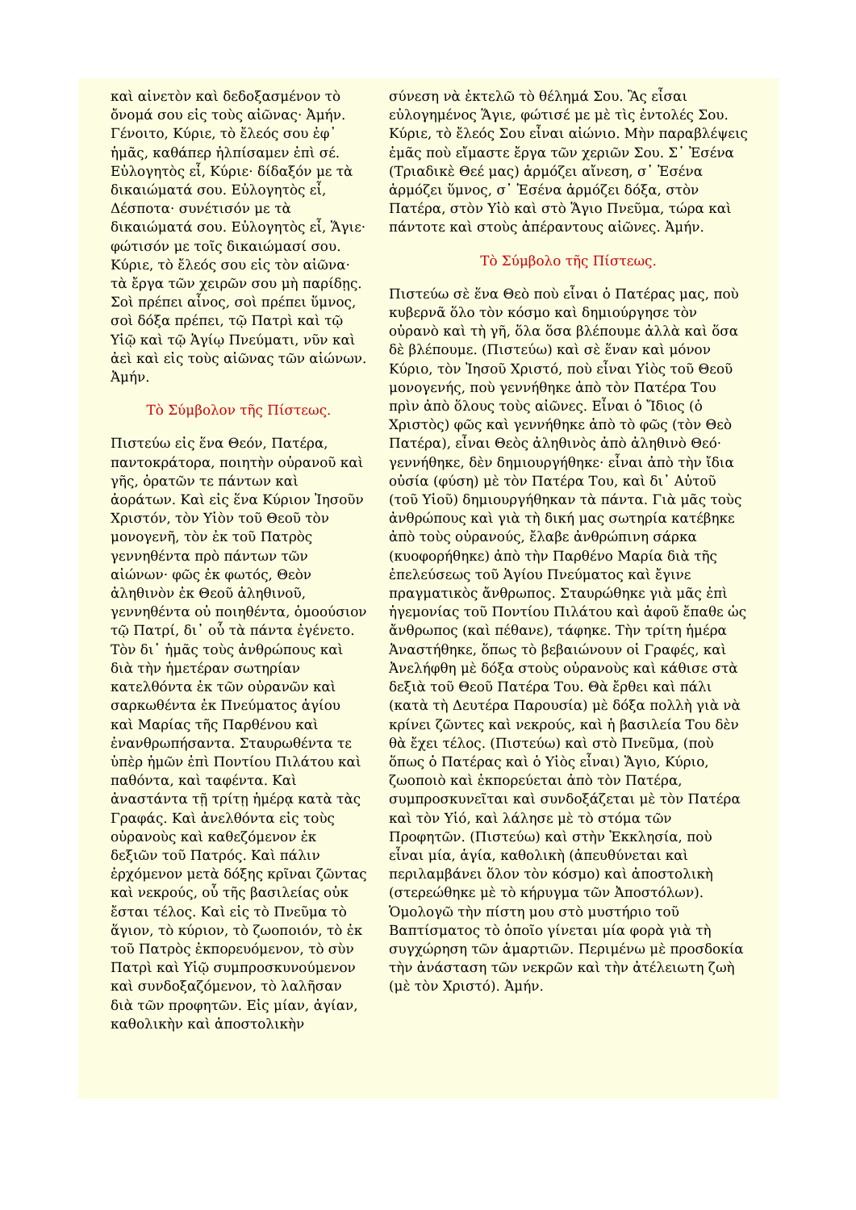καὶ αἰνετὸν καὶ δεδοξασμένον τὸ ὄνομά σου εἰς τοὺς αἰῶνας· Ἀμήν. Γένοιτο, Κύριε, τὸ ἔλεός σου ἐφ᾽ ἡμᾶς, καθάπερ ἠλπίσαμεν ἐπὶ σέ. Εὐλογητὸς εἶ, Κύριε· δίδαξόν με τὰ δικαιώματά σου. Εὐλογητὸς εἶ, Δέσποτα· συνέτισόν με τὰ δικαιώματά σου. Εὐλογητὸς εἶ, Ἅγιε· φώτισόν με τοῖς δικαιώμασί σου. Κύριε, τὸ ἔλεός σου εἰς τὸν αἰῶνα· τὰ ἔργα τῶν χειρῶν σου μὴ παρίδῃς. Σοὶ πρέπει αἶνος, σοὶ πρέπει ὕμνος, σοὶ δόξα πρέπει, τῷ Πατρὶ καὶ τῷ Υἱῷ καὶ τῷ Ἁγίῳ Πνεύματι, νῦν καὶ ἀεὶ καὶ εἰς τοὺς αἰῶνας τῶν αἰώνων. Ἀμήν.
Τὸ Σύμβολον τῆς Πίστεως.
Πιστεύω εἰς ἕνα Θεόν, Πατέρα, παντοκράτορα, ποιητὴν οὐρανοῦ καὶ γῆς, ὁρατῶν τε πάντων καὶ ἀοράτων. Καὶ εἰς ἕνα Κύριον Ἰησοῦν Χριστόν, τὸν Υἱὸν τοῦ Θεοῦ τὸν μονογενῆ, τὸν ἐκ τοῦ Πατρὸς γεννηθέντα πρὸ πάντων τῶν αἰώνων· φῶς ἐκ φωτός, Θεὸν ἀληθινὸν ἐκ Θεοῦ ἀληθινοῦ, γεννηθέντα οὐ ποιηθέντα, ὁμοούσιον τῷ Πατρί, δι᾽ οὗ τὰ πάντα ἐγένετο. Τὸν δι᾽ ἡμᾶς τοὺς ἀνθρώπους καὶ διὰ τὴν ἡμετέραν σωτηρίαν κατελθόντα ἐκ τῶν οὐρανῶν καὶ σαρκωθέντα ἐκ Πνεύματος ἁγίου καὶ Μαρίας τῆς Παρθένου καὶ ἐνανθρωπήσαντα. Σταυρωθέντα τε ὑπὲρ ἡμῶν ἐπὶ Ποντίου Πιλάτου καὶ παθόντα, καὶ ταφέντα. Καὶ ἀναστάντα τῇ τρίτῃ ἡμέρᾳ κατὰ τὰς Γραφάς. Καὶ ἀνελθόντα εἰς τοὺς οὐρανοὺς καὶ καθεζόμενον ἐκ δεξιῶν τοῦ Πατρός. Καὶ πάλιν ἐρχόμενον μετὰ δόξης κρῖναι ζῶντας καὶ νεκρούς, οὗ τῆς βασιλείας οὐκ ἔσται τέλος. Καὶ εἰς τὸ Πνεῦμα τὸ ἅγιον, τὸ κύριον, τὸ ζωοποιόν, τὸ ἐκ τοῦ Πατρὸς ἐκπορευόμενον, τὸ σὺν Πατρὶ καὶ Υἱῷ συμπροσκυνούμενον καὶ συνδοξαζόμενον, τὸ λαλῆσαν διὰ τῶν προφητῶν. Εἰς μίαν, ἁγίαν, καθολικὴν καὶ ἀποστολικὴν
σύνεση νὰ ἐκτελῶ τὸ θέλημά Σου. Ἂς εἶσαι εὐλογημένος Ἅγιε, φώτισέ με μὲ τὶς ἐντολές Σου. Κύριε, τὸ ἔλεός Σου εἶναι αἰώνιο. Μὴν παραβλέψεις ἐμᾶς ποὺ εἴμαστε ἔργα τῶν χεριῶν Σου. Σ᾽ Ἐσένα (Τριαδικὲ Θεέ μας) ἁρμόζει αἴνεση, σ᾽ Ἐσένα ἁρμόζει ὕμνος, σ᾽ Ἐσένα ἁρμόζει δόξα, στὸν Πατέρα, στὸν Υἱὸ καὶ στὸ Ἅγιο Πνεῦμα, τώρα καὶ πάντοτε καὶ στοὺς ἀπέραντους αἰῶνες. Ἀμήν.
Τὸ Σύμβολο τῆς Πίστεως.
Πιστεύω σὲ ἕνα Θεὸ ποὺ εἶναι ὁ Πατέρας μας, ποὺ κυβερνᾶ ὅλο τὸν κόσμο καὶ δημιούργησε τὸν οὐρανὸ καὶ τὴ γῆ, ὅλα ὅσα βλέπουμε ἀλλὰ καὶ ὅσα δὲ βλέπουμε. (Πιστεύω) καὶ σὲ ἕναν καὶ μόνον Κύριο, τὸν Ἰησοῦ Χριστό, ποὺ εἶναι Υἱὸς τοῦ Θεοῦ μονογενής, ποὺ γεννήθηκε ἀπὸ τὸν Πατέρα Του πρὶν ἀπὸ ὅλους τοὺς αἰῶνες. Εἶναι ὁ Ἴδιος (ὁ Χριστὸς) φῶς καὶ γεννήθηκε ἀπὸ τὸ φῶς (τὸν Θεὸ Πατέρα), εἶναι Θεὸς ἀληθινὸς ἀπὸ ἀληθινὸ Θεό· γεννήθηκε, δὲν δημιουργήθηκε· εἶναι ἀπὸ τὴν ἴδια οὐσία (φύση) μὲ τὸν Πατέρα Του, καὶ δι᾽ Αὐτοῦ (τοῦ Υἱοῦ) δημιουργήθηκαν τὰ πάντα. Γιὰ μᾶς τοὺς ἀνθρώπους καὶ γιὰ τὴ δική μας σωτηρία κατέβηκε ἀπὸ τοὺς οὐρανούς, ἔλαβε ἀνθρώπινη σάρκα (κυοφορήθηκε) ἀπὸ τὴν Παρθένο Μαρία διὰ τῆς ἐπελεύσεως τοῦ Ἁγίου Πνεύματος καὶ ἔγινε πραγματικὸς ἄνθρωπος. Σταυρώθηκε γιὰ μᾶς ἐπὶ ἡγεμονίας τοῦ Ποντίου Πιλάτου καὶ ἀφοῦ ἔπαθε ὡς ἄνθρωπος (καὶ πέθανε), τάφηκε. Τὴν τρίτη ἡμέρα Ἀναστήθηκε, ὅπως τὸ βεβαιώνουν οἱ Γραφές, καὶ Ἀνελήφθη μὲ δόξα στοὺς οὐρανοὺς καὶ κάθισε στὰ δεξιὰ τοῦ Θεοῦ Πατέρα Του. Θὰ ἔρθει καὶ πάλι (κατὰ τὴ Δευτέρα Παρουσία) μὲ δόξα πολλὴ γιὰ νὰ κρίνει ζῶντες καὶ νεκρούς, καὶ ἡ βασιλεία Του δὲν θὰ ἔχει τέλος. (Πιστεύω) καὶ στὸ Πνεῦμα, (ποὺ ὅπως ὁ Πατέρας καὶ ὁ Υἱὸς εἶναι) Ἅγιο, Κύριο, ζωοποιὸ καὶ ἐκπορεύεται ἀπὸ τὸν Πατέρα, συμπροσκυνεῖται καὶ συνδοξάζεται μὲ τὸν Πατέρα καὶ τὸν Υἱό, καὶ λάλησε μὲ τὸ στόμα τῶν Προφητῶν. (Πιστεύω) καὶ στὴν Ἐκκλησία, ποὺ εἶναι μία, ἁγία, καθολικὴ (ἀπευθύνεται καὶ περιλαμβάνει ὅλον τὸν κόσμο) καὶ ἀποστολικὴ (στερεώθηκε μὲ τὸ κήρυγμα τῶν Ἀποστόλων). Ὁμολογῶ τὴν πίστη μου στὸ μυστήριο τοῦ Βαπτίσματος τὸ ὁποῖο γίνεται μία φορὰ γιὰ τὴ συγχώρηση τῶν ἁμαρτιῶν. Περιμένω μὲ προσδοκία τὴν ἀνάσταση τῶν νεκρῶν καὶ τὴν ἀτέλειωτη ζωὴ (μὲ τὸν Χριστό). Ἀμήν.